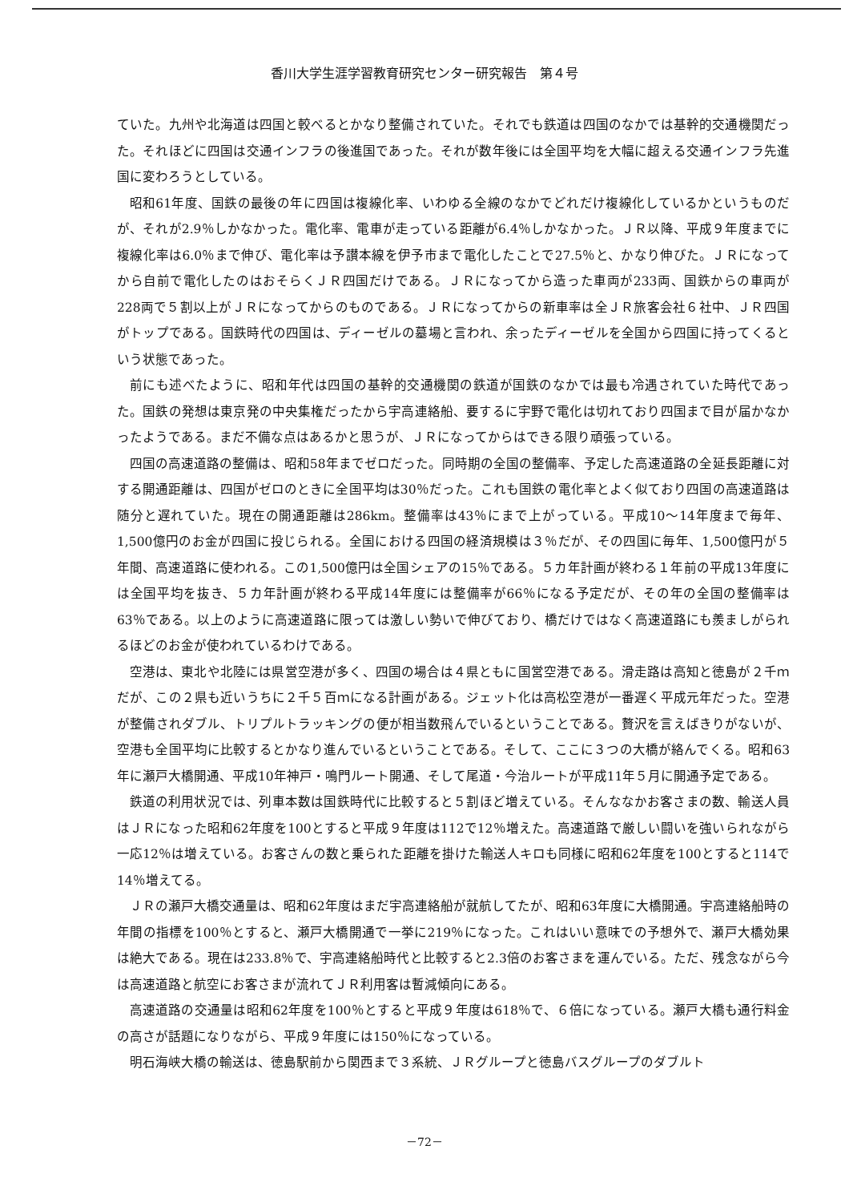香川大学生涯学習教育研究センター研究報告　第４号
ていた。九州や北海道は四国と較べるとかなり整備されていた。それでも鉄道は四国のなかでは基幹的交通機関だった。それほどに四国は交通インフラの後進国であった。それが数年後には全国平均を大幅に超える交通インフラ先進国に変わろうとしている。
昭和61年度、国鉄の最後の年に四国は複線化率、いわゆる全線のなかでどれだけ複線化しているかというものだが、それが2.9％しかなかった。電化率、電車が走っている距離が6.4％しかなかった。ＪＲ以降、平成９年度までに複線化率は6.0％まで伸び、電化率は予讃本線を伊予市まで電化したことで27.5％と、かなり伸びた。ＪＲになってから自前で電化したのはおそらくＪＲ四国だけである。ＪＲになってから造った車両が233両、国鉄からの車両が228両で５割以上がＪＲになってからのものである。ＪＲになってからの新車率は全ＪＲ旅客会社６社中、ＪＲ四国がトップである。国鉄時代の四国は、ディーゼルの墓場と言われ、余ったディーゼルを全国から四国に持ってくるという状態であった。
前にも述べたように、昭和年代は四国の基幹的交通機関の鉄道が国鉄のなかでは最も冷遇されていた時代であった。国鉄の発想は東京発の中央集権だったから宇高連絡船、要するに宇野で電化は切れており四国まで目が届かなかったようである。まだ不備な点はあるかと思うが、ＪＲになってからはできる限り頑張っている。
四国の高速道路の整備は、昭和58年までゼロだった。同時期の全国の整備率、予定した高速道路の全延長距離に対する開通距離は、四国がゼロのときに全国平均は30％だった。これも国鉄の電化率とよく似ており四国の高速道路は随分と遅れていた。現在の開通距離は286km。整備率は43％にまで上がっている。平成10～14年度まで毎年、1,500億円のお金が四国に投じられる。全国における四国の経済規模は３％だが、その四国に毎年、1,500億円が５年間、高速道路に使われる。この1,500億円は全国シェアの15％である。５カ年計画が終わる１年前の平成13年度には全国平均を抜き、５カ年計画が終わる平成14年度には整備率が66％になる予定だが、その年の全国の整備率は63％である。以上のように高速道路に限っては激しい勢いで伸びており、橋だけではなく高速道路にも羨ましがられるほどのお金が使われているわけである。
空港は、東北や北陸には県営空港が多く、四国の場合は４県ともに国営空港である。滑走路は高知と徳島が２千ｍだが、この２県も近いうちに２千５百ｍになる計画がある。ジェット化は高松空港が一番遅く平成元年だった。空港が整備されダブル、トリプルトラッキングの便が相当数飛んでいるということである。贅沢を言えばきりがないが、空港も全国平均に比較するとかなり進んでいるということである。そして、ここに３つの大橋が絡んでくる。昭和63年に瀬戸大橋開通、平成10年神戸・鳴門ルート開通、そして尾道・今治ルートが平成11年５月に開通予定である。
鉄道の利用状況では、列車本数は国鉄時代に比較すると５割ほど増えている。そんななかお客さまの数、輸送人員はＪＲになった昭和62年度を100とすると平成９年度は112で12％増えた。高速道路で厳しい闘いを強いられながら一応12％は増えている。お客さんの数と乗られた距離を掛けた輸送人キロも同様に昭和62年度を100とすると114で14％増えてる。
ＪＲの瀬戸大橋交通量は、昭和62年度はまだ宇高連絡船が就航してたが、昭和63年度に大橋開通。宇高連絡船時の年間の指標を100％とすると、瀬戸大橋開通で一挙に219％になった。これはいい意味での予想外で、瀬戸大橋効果は絶大である。現在は233.8％で、宇高連絡船時代と比較すると2.3倍のお客さまを運んでいる。ただ、残念ながら今は高速道路と航空にお客さまが流れてＪＲ利用客は暫減傾向にある。
高速道路の交通量は昭和62年度を100％とすると平成９年度は618％で、６倍になっている。瀬戸大橋も通行料金の高さが話題になりながら、平成９年度には150％になっている。
明石海峡大橋の輸送は、徳島駅前から関西まで３系統、ＪＲグループと徳島バスグループのダブルト
－72－